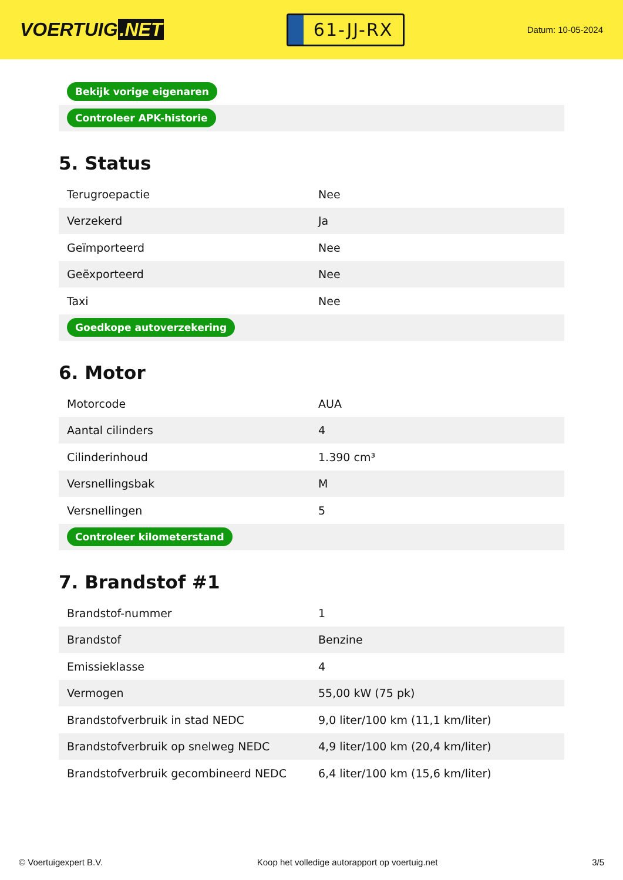VOERTUIG.NET
61-JJ-RX
Datum: 10-05-2024
| Bekijk vorige eigenaren |
| Controleer APK-historie |
5. Status
| Terugroepactie | Nee |
| Verzekerd | Ja |
| Geïmporteerd | Nee |
| Geëxporteerd | Nee |
| Taxi | Nee |
| Goedkope autoverzekering | |
6. Motor
| Motorcode | AUA |
| Aantal cilinders | 4 |
| Cilinderinhoud | 1.390 cm³ |
| Versnellingsbak | M |
| Versnellingen | 5 |
| Controleer kilometerstand | |
7. Brandstof #1
| Brandstof-nummer | 1 |
| Brandstof | Benzine |
| Emissieklasse | 4 |
| Vermogen | 55,00 kW (75 pk) |
| Brandstofverbruik in stad NEDC | 9,0 liter/100 km (11,1 km/liter) |
| Brandstofverbruik op snelweg NEDC | 4,9 liter/100 km (20,4 km/liter) |
| Brandstofverbruik gecombineerd NEDC | 6,4 liter/100 km (15,6 km/liter) |
© Voertuigexpert B.V. Koop het volledige autorapport op voertuig.net 3/5